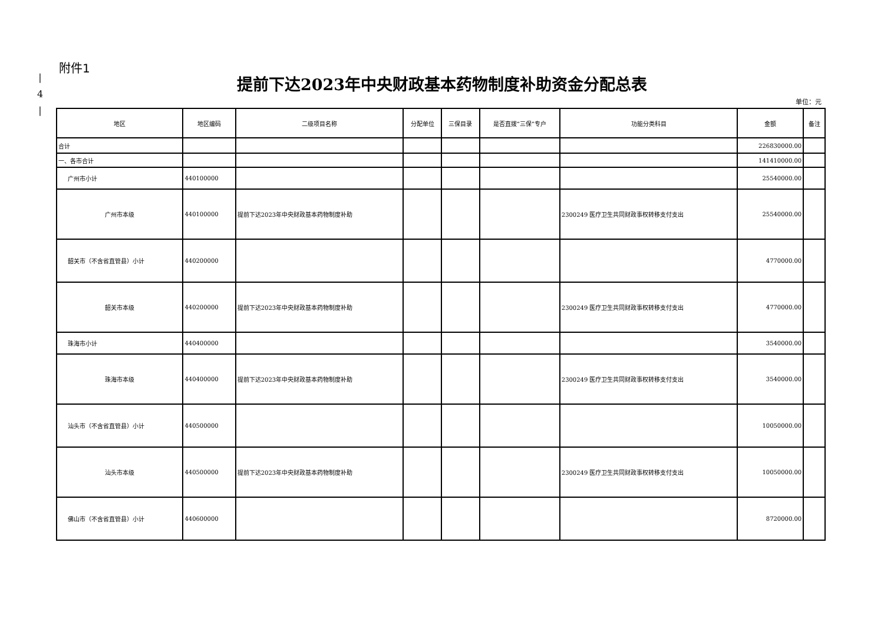|
4
|
附件1
提前下达2023年中央财政基本药物制度补助资金分配总表
单位：元
| 地区 | 地区编码 | 二级项目名称 | 分配单位 | 三保目录 | 是否直拨“三保”专户 | 功能分类科目 | 金额 | 备注 |
| --- | --- | --- | --- | --- | --- | --- | --- | --- |
| 合计 | | | | | | | 226830000.00 | |
| 一、各市合计 | | | | | | | 141410000.00 | |
| 广州市小计 | 440100000 | | | | | | 25540000.00 | |
| 广州市本级 | 440100000 | 提前下达2023年中央财政基本药物制度补助 | | | | 2300249 医疗卫生共同财政事权转移支付支出 | 25540000.00 | |
| 韶关市（不含省直管县）小计 | 440200000 | | | | | | 4770000.00 | |
| 韶关市本级 | 440200000 | 提前下达2023年中央财政基本药物制度补助 | | | | 2300249 医疗卫生共同财政事权转移支付支出 | 4770000.00 | |
| 珠海市小计 | 440400000 | | | | | | 3540000.00 | |
| 珠海市本级 | 440400000 | 提前下达2023年中央财政基本药物制度补助 | | | | 2300249 医疗卫生共同财政事权转移支付支出 | 3540000.00 | |
| 汕头市（不含省直管县）小计 | 440500000 | | | | | | 10050000.00 | |
| 汕头市本级 | 440500000 | 提前下达2023年中央财政基本药物制度补助 | | | | 2300249 医疗卫生共同财政事权转移支付支出 | 10050000.00 | |
| 佛山市（不含省直管县）小计 | 440600000 | | | | | | 8720000.00 | |